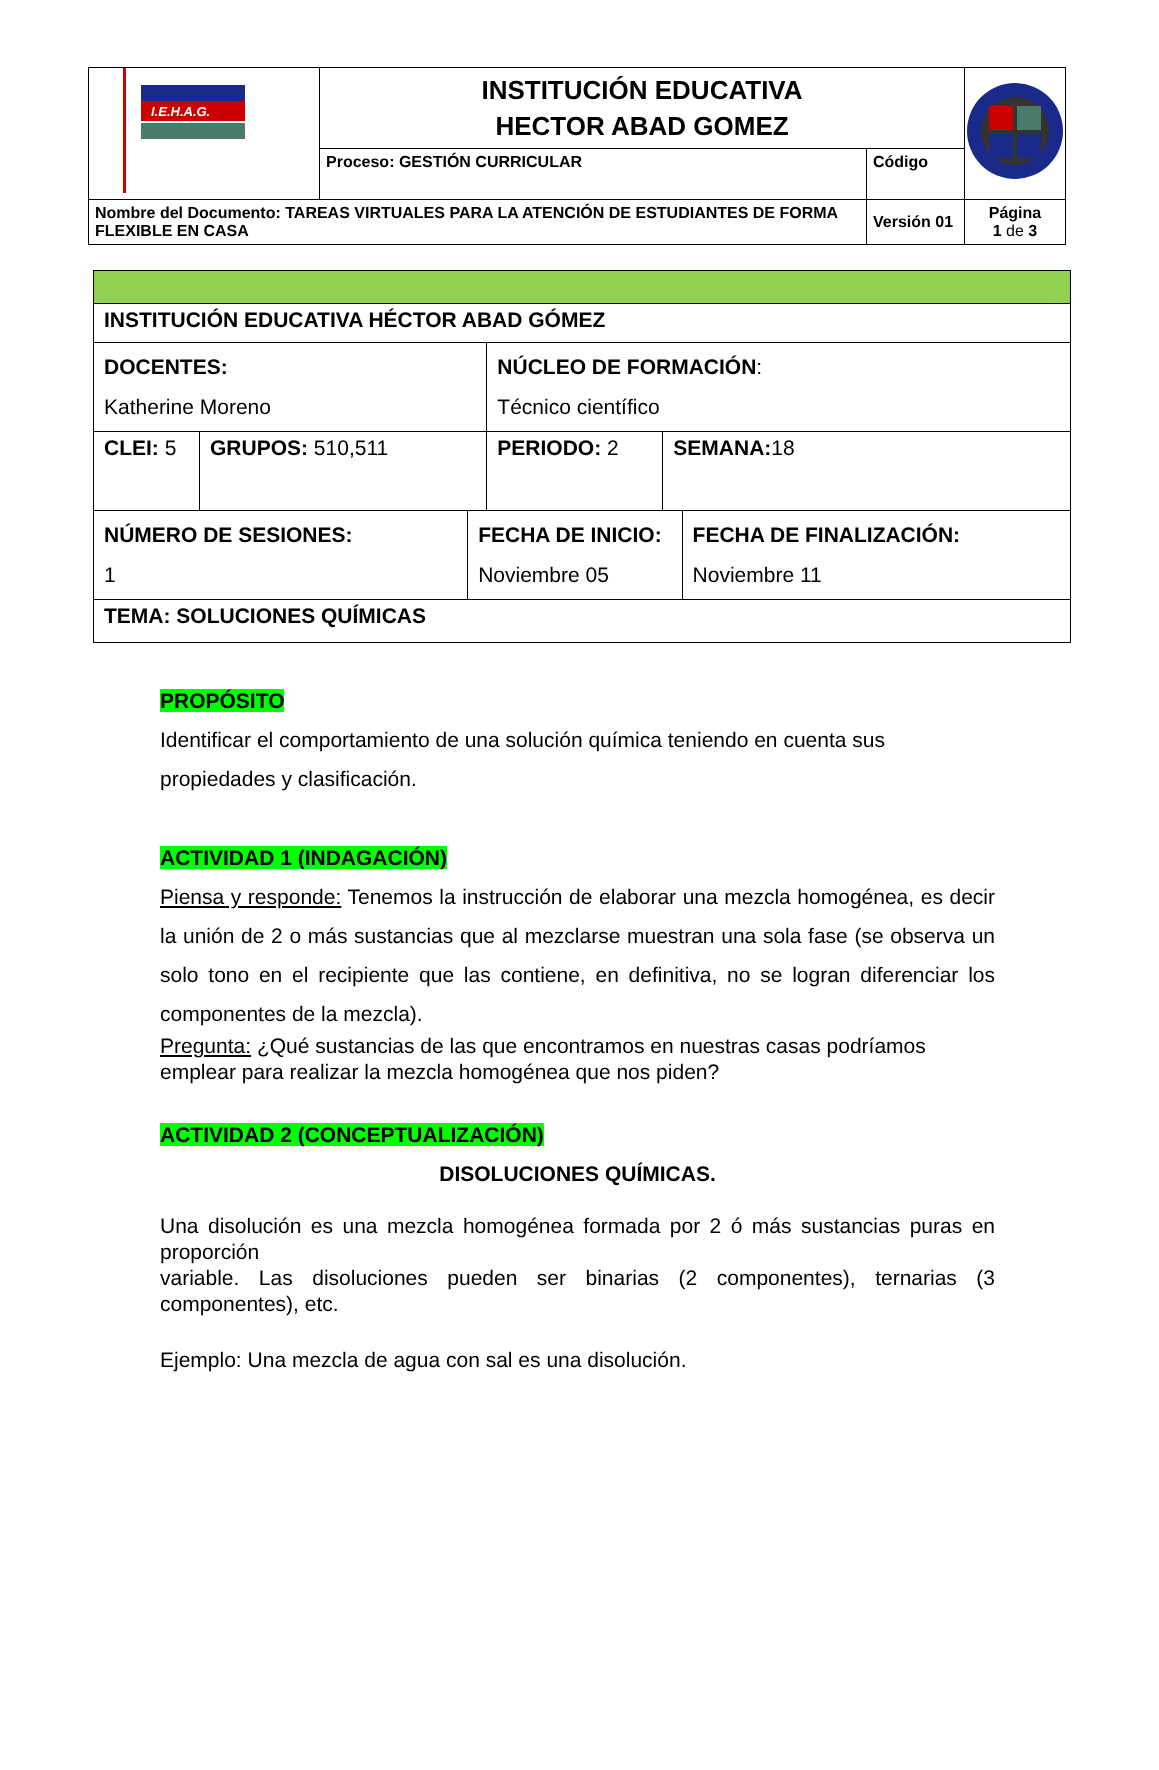| I.E.H.A.G. | INSTITUCIÓN EDUCATIVA HECTOR ABAD GOMEZ | | |
| | Proceso: GESTIÓN CURRICULAR | Código | |
| Nombre del Documento: TAREAS VIRTUALES PARA LA ATENCIÓN DE ESTUDIANTES DE FORMA FLEXIBLE EN CASA | | Versión 01 | Página 1 de 3 |
| INSTITUCIÓN EDUCATIVA HÉCTOR ABAD GÓMEZ | | | | | |
| DOCENTES: Katherine Moreno | | | NÚCLEO DE FORMACIÓN : Técnico científico | | |
| CLEI: 5 | GRUPOS: 510,511 | | PERIODO: 2 | SEMANA: 18 | |
| NÚMERO DE SESIONES: 1 | | FECHA DE INICIO: Noviembre 05 | | | FECHA DE FINALIZACIÓN: Noviembre 11 |
| TEMA: SOLUCIONES QUÍMICAS | | | | | |
PROPÓSITO
Identificar el comportamiento de una solución química teniendo en cuenta sus propiedades y clasificación.
ACTIVIDAD 1 (INDAGACIÓN)
Piensa y responde: Tenemos la instrucción de elaborar una mezcla homogénea, es decir la unión de 2 o más sustancias que al mezclarse muestran una sola fase (se observa un solo tono en el recipiente que las contiene, en definitiva, no se logran diferenciar los componentes de la mezcla).
Pregunta: ¿Qué sustancias de las que encontramos en nuestras casas podríamos emplear para realizar la mezcla homogénea que nos piden?
ACTIVIDAD 2 (CONCEPTUALIZACIÓN)
DISOLUCIONES QUÍMICAS.
Una disolución es una mezcla homogénea formada por 2 ó más sustancias puras en proporción
variable. Las disoluciones pueden ser binarias (2 componentes), ternarias (3 componentes), etc.
Ejemplo: Una mezcla de agua con sal es una disolución.